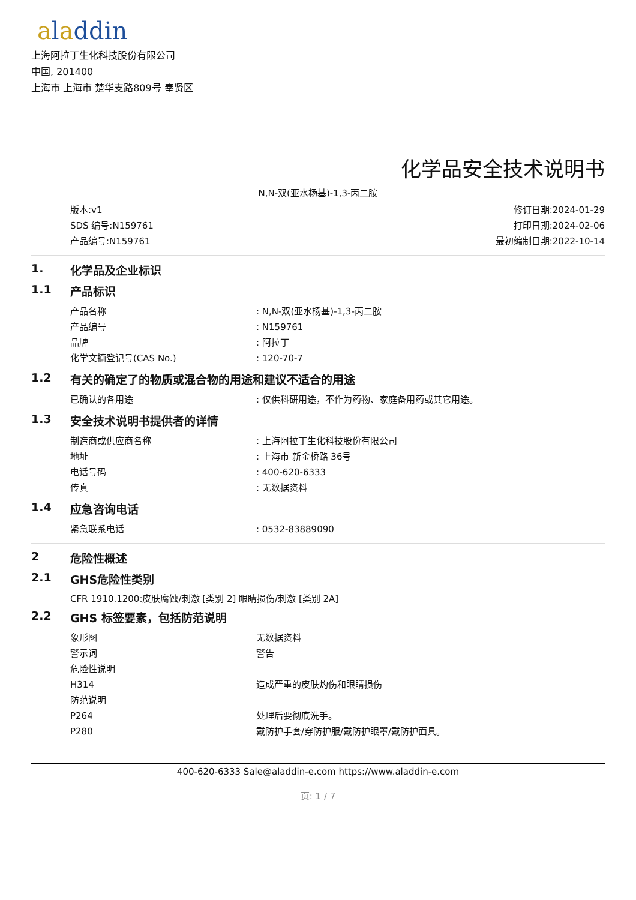aladdin
上海阿拉丁生化科技股份有限公司
中国, 201400
上海市 上海市 楚华支路809号 奉贤区
化学品安全技术说明书
N,N-双(亚水杨基)-1,3-丙二胺
版本:v1
SDS 编号:N159761
产品编号:N159761
修订日期:2024-01-29
打印日期:2024-02-06
最初编制日期:2022-10-14
1. 化学品及企业标识
1.1 产品标识
| 产品名称 | : N,N-双(亚水杨基)-1,3-丙二胺 |
| 产品编号 | : N159761 |
| 品牌 | : 阿拉丁 |
| 化学文摘登记号(CAS No.) | : 120-70-7 |
1.2 有关的确定了的物质或混合物的用途和建议不适合的用途
| 已确认的各用途 | : 仅供科研用途，不作为药物、家庭备用药或其它用途。 |
1.3 安全技术说明书提供者的详情
| 制造商或供应商名称 | : 上海阿拉丁生化科技股份有限公司 |
| 地址 | : 上海市 新金桥路 36号 |
| 电话号码 | : 400-620-6333 |
| 传真 | : 无数据资料 |
1.4 应急咨询电话
| 紧急联系电话 | : 0532-83889090 |
2 危险性概述
2.1 GHS危险性类别
CFR 1910.1200:皮肤腐蚀/刺激 [类别 2] 眼睛损伤/刺激 [类别 2A]
2.2 GHS 标签要素，包括防范说明
| 象形图 | 无数据资料 |
| 警示词 | 警告 |
| 危险性说明 | |
| H314 | 造成严重的皮肤灼伤和眼睛损伤 |
| 防范说明 | |
| P264 | 处理后要彻底洗手。 |
| P280 | 戴防护手套/穿防护服/戴防护眼罩/戴防护面具。 |
400-620-6333 Sale@aladdin-e.com https://www.aladdin-e.com
页: 1 / 7